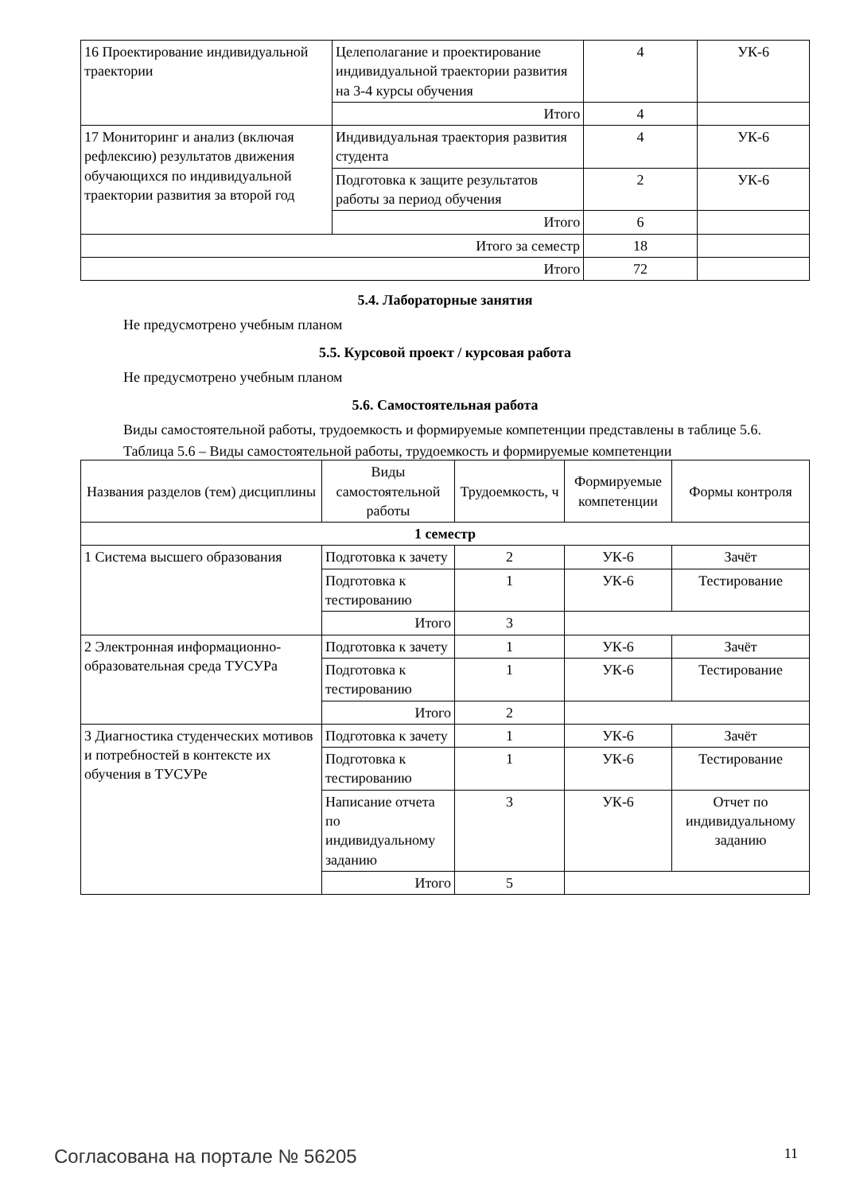| 16 Проектирование индивидуальной траектории | Целеполагание и проектирование индивидуальной траектории развития на 3-4 курсы обучения | 4 | УК-6 |
| | Итого | 4 | |
| 17 Мониторинг и анализ (включая рефлексию) результатов движения обучающихся по индивидуальной траектории развития за второй год | Индивидуальная траектория развития студента | 4 | УК-6 |
| | Подготовка к защите результатов работы за период обучения | 2 | УК-6 |
| | Итого | 6 | |
| Итого за семестр | | 18 | |
| Итого | | 72 | |
5.4. Лабораторные занятия
Не предусмотрено учебным планом
5.5. Курсовой проект / курсовая работа
Не предусмотрено учебным планом
5.6. Самостоятельная работа
Виды самостоятельной работы, трудоемкость и формируемые компетенции представлены в таблице 5.6.
Таблица 5.6 – Виды самостоятельной работы, трудоемкость и формируемые компетенции
| Названия разделов (тем) дисциплины | Виды самостоятельной работы | Трудоемкость, ч | Формируемые компетенции | Формы контроля |
| --- | --- | --- | --- | --- |
| 1 семестр | | | | |
| 1 Система высшего образования | Подготовка к зачету | 2 | УК-6 | Зачёт |
| | Подготовка к тестированию | 1 | УК-6 | Тестирование |
| | Итого | 3 | | |
| 2 Электронная информационно-образовательная среда ТУСУРа | Подготовка к зачету | 1 | УК-6 | Зачёт |
| | Подготовка к тестированию | 1 | УК-6 | Тестирование |
| | Итого | 2 | | |
| 3 Диагностика студенческих мотивов и потребностей в контексте их обучения в ТУСУРе | Подготовка к зачету | 1 | УК-6 | Зачёт |
| | Подготовка к тестированию | 1 | УК-6 | Тестирование |
| | Написание отчета по индивидуальному заданию | 3 | УК-6 | Отчет по индивидуальному заданию |
| | Итого | 5 | | |
Согласована на портале № 56205 11